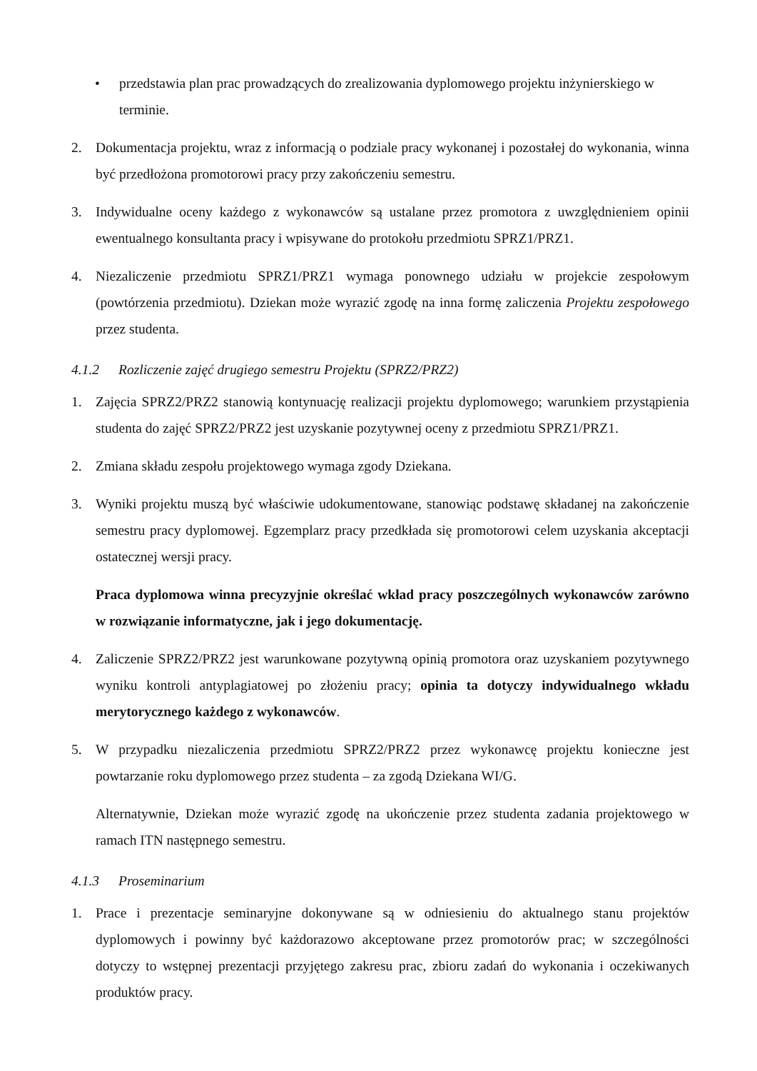• przedstawia plan prac prowadzących do zrealizowania dyplomowego projektu inżynierskiego w terminie.
2. Dokumentacja projektu, wraz z informacją o podziale pracy wykonanej i pozostałej do wykonania, winna być przedłożona promotorowi pracy przy zakończeniu semestru.
3. Indywidualne oceny każdego z wykonawców są ustalane przez promotora z uwzględnieniem opinii ewentualnego konsultanta pracy i wpisywane do protokołu przedmiotu SPRZ1/PRZ1.
4. Niezaliczenie przedmiotu SPRZ1/PRZ1 wymaga ponownego udziału w projekcie zespołowym (powtórzenia przedmiotu). Dziekan może wyrazić zgodę na inna formę zaliczenia Projektu zespołowego przez studenta.
4.1.2 Rozliczenie zajęć drugiego semestru Projektu (SPRZ2/PRZ2)
1. Zajęcia SPRZ2/PRZ2 stanowią kontynuację realizacji projektu dyplomowego; warunkiem przystąpienia studenta do zajęć SPRZ2/PRZ2 jest uzyskanie pozytywnej oceny z przedmiotu SPRZ1/PRZ1.
2. Zmiana składu zespołu projektowego wymaga zgody Dziekana.
3. Wyniki projektu muszą być właściwie udokumentowane, stanowiąc podstawę składanej na zakończenie semestru pracy dyplomowej. Egzemplarz pracy przedkłada się promotorowi celem uzyskania akceptacji ostatecznej wersji pracy.
Praca dyplomowa winna precyzyjnie określać wkład pracy poszczególnych wykonawców zarówno w rozwiązanie informatyczne, jak i jego dokumentację.
4. Zaliczenie SPRZ2/PRZ2 jest warunkowane pozytywną opinią promotora oraz uzyskaniem pozytywnego wyniku kontroli antyplagiatowej po złożeniu pracy; opinia ta dotyczy indywidualnego wkładu merytorycznego każdego z wykonawców.
5. W przypadku niezaliczenia przedmiotu SPRZ2/PRZ2 przez wykonawcę projektu konieczne jest powtarzanie roku dyplomowego przez studenta – za zgodą Dziekana WI/G.
Alternatywnie, Dziekan może wyrazić zgodę na ukończenie przez studenta zadania projektowego w ramach ITN następnego semestru.
4.1.3 Proseminarium
1. Prace i prezentacje seminaryjne dokonywane są w odniesieniu do aktualnego stanu projektów dyplomowych i powinny być każdorazowo akceptowane przez promotorów prac; w szczególności dotyczy to wstępnej prezentacji przyjętego zakresu prac, zbioru zadań do wykonania i oczekiwanych produktów pracy.